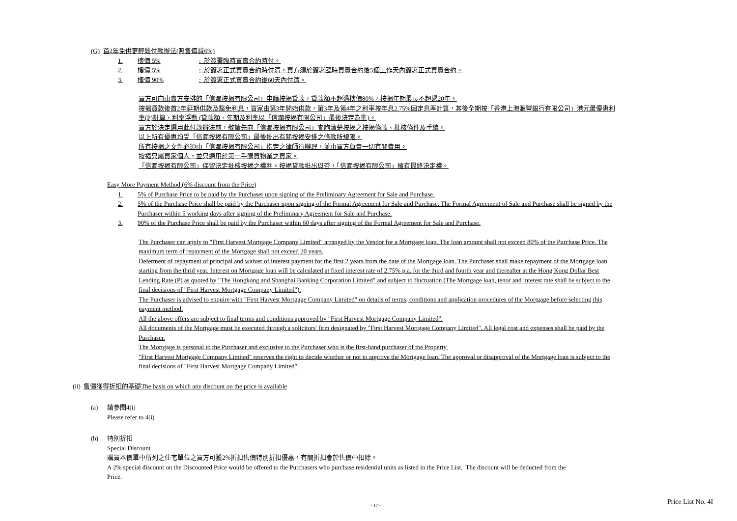(G) 首2年免供更輕鬆付款辦法(照售價減6%)
1. 樓價 5%: 於簽署臨時買賣合約時付。
2. 樓價 5%: 於簽署正式買賣合約時付清，買方須於簽署臨時買賣合約後5個工作天內簽署正式買賣合約。
3. 樓價 90%: 於簽署正式買賣合約後60天內付清。
買方可向由賣方安排的「信潤按揭有限公司」申請按揭貸款，貸款額不超過樓價80%，按揭年期最長不超過20年。
按揭貸款後首2年延期供款及豁免利息，買家由第3年開始供款，第3年及第4年之利率按年息2.75%固定息率計算，其後全期按「香港上海滙豐銀行有限公司」港元最優惠利率(P)計算，利率浮動 (貸款額、年期及利率以「信潤按揭有限公司」最後決定為準)。
買方於決定選用此付款辦法前，敬請先向「信潤按揭有限公司」查詢清楚按揭之按揭條款、批核條件及手續。
以上所有優惠均受「信潤按揭有限公司」最後批出有關按揭安排之條款所規限。
所有按揭之文件必須由「信潤按揭有限公司」指定之律師行辦理，並由買方負責一切有關費用。
按揭只屬買家個人，並只適用於第一手購買物業之買家。
「信潤按揭有限公司」保留決定批核按揭之權利。按揭貸款批出與否，「信潤按揭有限公司」擁有最終決定權。
Easy More Payment Method (6% discount from the Price)
1. 5% of Purchase Price to be paid by the Purchaser upon signing of the Preliminary Agreement for Sale and Purchase.
2. 5% of the Purchase Price shall be paid by the Purchaser upon signing of the Formal Agreement for Sale and Purchase. The Formal Agreement of Sale and Purchase shall be signed by the Purchaser within 5 working days after signing of the Preliminary Agreement for Sale and Purchase.
3. 90% of the Purchase Price shall be paid by the Purchaser within 60 days after signing of the Formal Agreement for Sale and Purchase.
The Purchaser can apply to "First Harvest Mortgage Company Limited" arranged by the Vendor for a Mortgage loan. The loan amount shall not exceed 80% of the Purchase Price. The maximum term of repayment of the Mortgage shall not exceed 20 years.
Deferment of repayment of principal and waiver of interest payment for the first 2 years from the date of the Mortgage loan. The Purchaser shall make repayment of the Mortgage loan starting from the thrid year. Interest on Mortgage loan will be calculated at fixed interest rate of 2.75% p.a. for the third and fourth year and thereafter at the Hong Kong Dollar Best Lending Rate (P) as quoted by "The Hongkong and Shanghai Banking Corporation Limited" and subject to fluctuation (The Mortgage loan, tenor and interest rate shall be subject to the final decisions of "First Harvest Mortgage Company Limited").
The Purchaser is advised to enquire with "First Harvest Mortgage Company Limited" on details of terms, conditions and application procedures of the Mortgage before selecting this payment method.
All the above offers are subject to final terms and conditions approved by "First Harvest Mortgage Company Limited".
All documents of the Mortgage must be executed through a solicitors' firm designated by "First Harvest Mortgage Company Limited". All legal cost and expenses shall be paid by the Purchaser.
The Mortgage is personal to the Purchaser and exclusive to the Purchaser who is the first-hand purchaser of the Property.
"First Harvest Mortgage Company Limited" reserves the right to decide whether or not to approve the Mortgage loan. The approval or disapproval of the Mortgage loan is subject to the final decisions of "First Harvest Mortgage Company Limited".
(ii) 售價獲得折扣的基礎The basis on which any discount on the price is available
(a) 請參閱4(i)
Please refer to 4(i)
(b) 特別折扣
Special Discount
購買本價單中所列之住宅單位之買方可獲2%折扣售價特別折扣優惠，有關折扣會於售價中扣除。
A 2% special discount on the Discounted Price would be offered to the Purchasers who purchase residential units as listed in the Price List. The discount will be deducted from the Price.
- 17 - Price List No. 4I